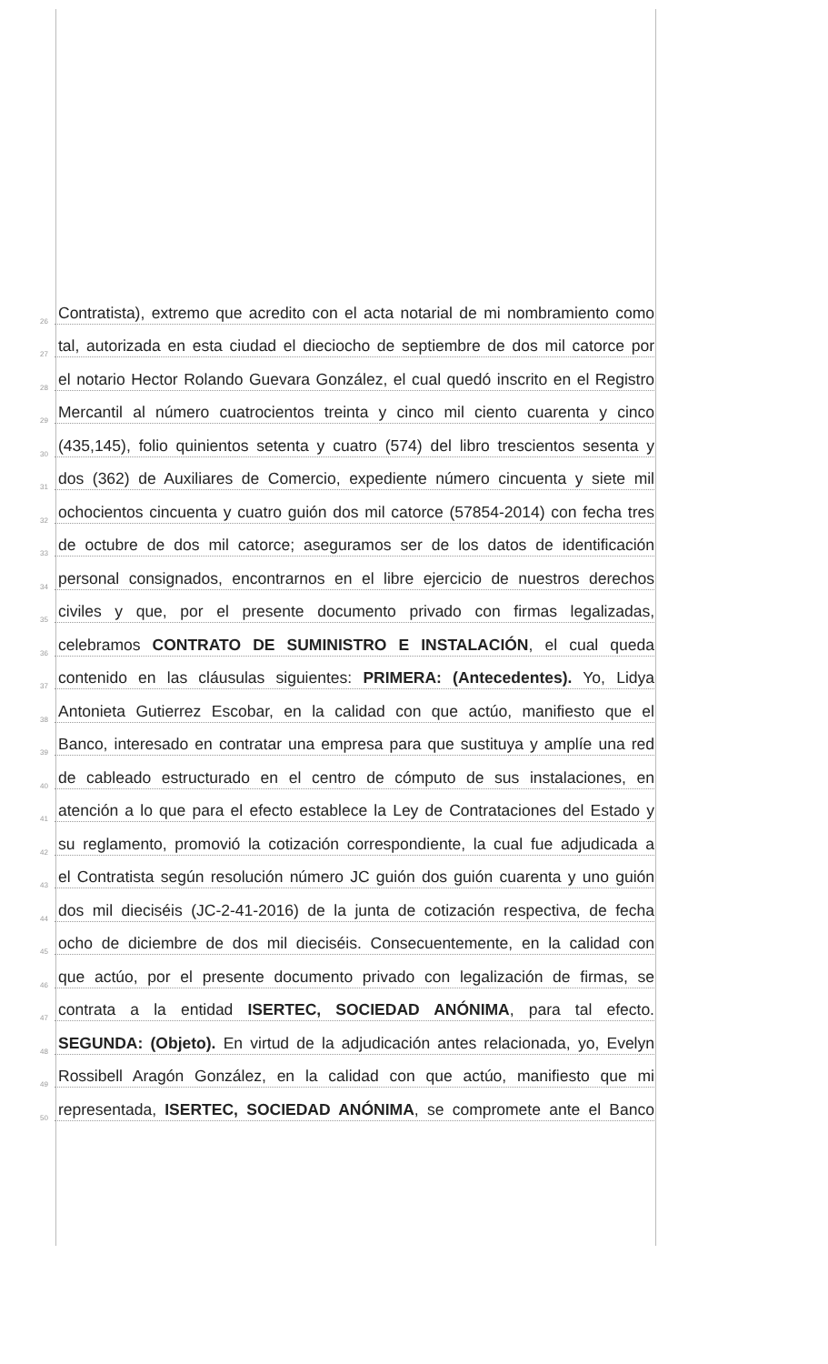26 Contratista), extremo que acredito con el acta notarial de mi nombramiento como
27 tal, autorizada en esta ciudad el dieciocho de septiembre de dos mil catorce por
28 el notario Hector Rolando Guevara González, el cual quedó inscrito en el Registro
29 Mercantil al número cuatrocientos treinta y cinco mil ciento cuarenta y cinco
30 (435,145), folio quinientos setenta y cuatro (574) del libro trescientos sesenta y
31 dos (362) de Auxiliares de Comercio, expediente número cincuenta y siete mil
32 ochocientos cincuenta y cuatro guión dos mil catorce (57854-2014) con fecha tres
33 de octubre de dos mil catorce; aseguramos ser de los datos de identificación
34 personal consignados, encontrarnos en el libre ejercicio de nuestros derechos
35 civiles y que, por el presente documento privado con firmas legalizadas,
36 celebramos CONTRATO DE SUMINISTRO E INSTALACIÓN, el cual queda
37 contenido en las cláusulas siguientes: PRIMERA: (Antecedentes). Yo, Lidya
38 Antonieta Gutierrez Escobar, en la calidad con que actúo, manifiesto que el
39 Banco, interesado en contratar una empresa para que sustituya y amplíe una red
40 de cableado estructurado en el centro de cómputo de sus instalaciones, en
41 atención a lo que para el efecto establece la Ley de Contrataciones del Estado y
42 su reglamento, promovió la cotización correspondiente, la cual fue adjudicada a
43 el Contratista según resolución número JC guión dos guión cuarenta y uno guión
44 dos mil dieciséis (JC-2-41-2016) de la junta de cotización respectiva, de fecha
45 ocho de diciembre de dos mil dieciséis. Consecuentemente, en la calidad con
46 que actúo, por el presente documento privado con legalización de firmas, se
47 contrata a la entidad ISERTEC, SOCIEDAD ANÓNIMA, para tal efecto.
48 SEGUNDA: (Objeto). En virtud de la adjudicación antes relacionada, yo, Evelyn
49 Rossibell Aragón González, en la calidad con que actúo, manifiesto que mi
50 representada, ISERTEC, SOCIEDAD ANÓNIMA, se compromete ante el Banco